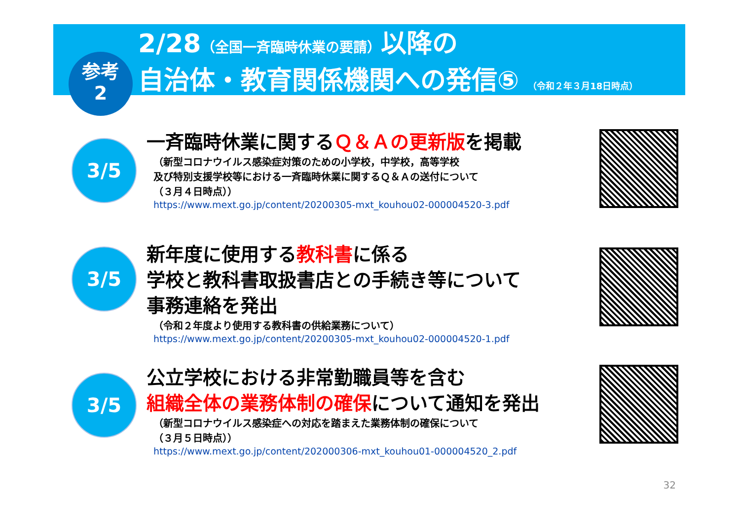参考
2
2/28（全国一斉臨時休業の要請）以降の
自治体・教育関係機関への発信⑤ （令和２年３月18日時点）
3/5
一斉臨時休業に関するＱ＆Ａの更新版を掲載
（新型コロナウイルス感染症対策のための小学校，中学校，高等学校
及び特別支援学校等における一斉臨時休業に関するＱ＆Ａの送付について
（３月４日時点））
https://www.mext.go.jp/content/20200305-mxt_kouhou02-000004520-3.pdf
3/5
新年度に使用する教科書に係る
学校と教科書取扱書店との手続き等について
事務連絡を発出
（令和２年度より使用する教科書の供給業務について）
https://www.mext.go.jp/content/20200305-mxt_kouhou02-000004520-1.pdf
3/5
公立学校における非常勤職員等を含む
組織全体の業務体制の確保について通知を発出
（新型コロナウイルス感染症への対応を踏まえた業務体制の確保について
（３月５日時点））
https://www.mext.go.jp/content/202000306-mxt_kouhou01-000004520_2.pdf
32